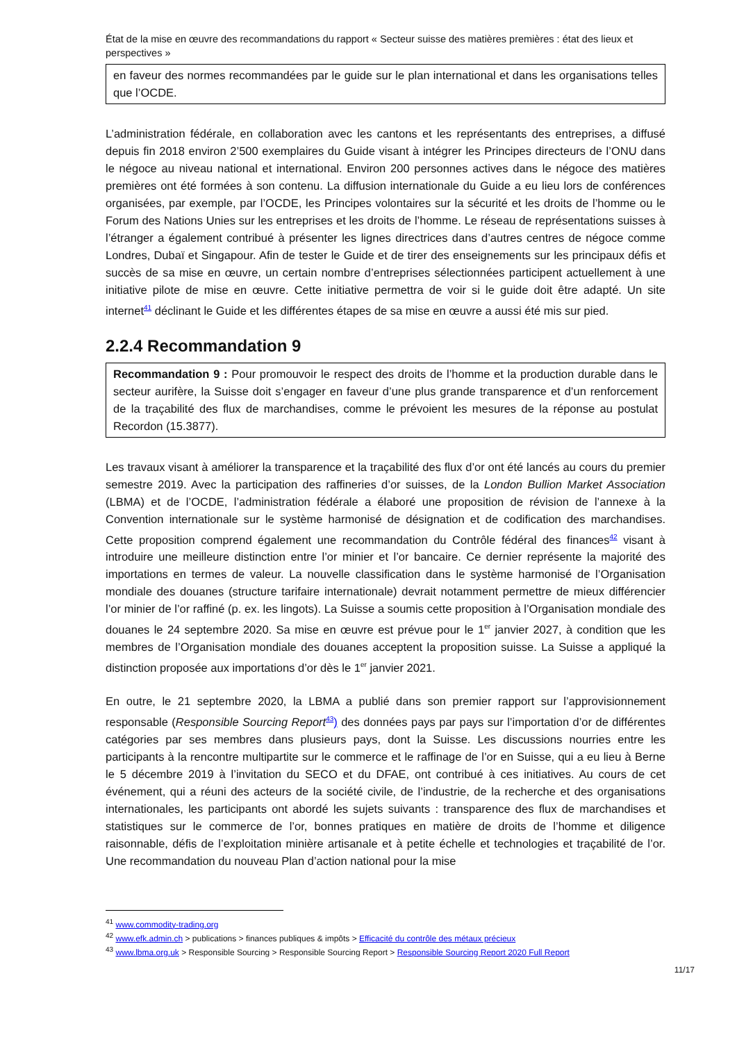État de la mise en œuvre des recommandations du rapport « Secteur suisse des matières premières : état des lieux et perspectives »
en faveur des normes recommandées par le guide sur le plan international et dans les organisations telles que l’OCDE.
L’administration fédérale, en collaboration avec les cantons et les représentants des entreprises, a diffusé depuis fin 2018 environ 2’500 exemplaires du Guide visant à intégrer les Principes directeurs de l’ONU dans le négoce au niveau national et international. Environ 200 personnes actives dans le négoce des matières premières ont été formées à son contenu. La diffusion internationale du Guide a eu lieu lors de conférences organisées, par exemple, par l’OCDE, les Principes volontaires sur la sécurité et les droits de l’homme ou le Forum des Nations Unies sur les entreprises et les droits de l’homme. Le réseau de représentations suisses à l’étranger a également contribué à présenter les lignes directrices dans d’autres centres de négoce comme Londres, Dubaï et Singapour. Afin de tester le Guide et de tirer des enseignements sur les principaux défis et succès de sa mise en œuvre, un certain nombre d’entreprises sélectionnées participent actuellement à une initiative pilote de mise en œuvre. Cette initiative permettra de voir si le guide doit être adapté. Un site internet<sup>41</sup> déclinant le Guide et les différentes étapes de sa mise en œuvre a aussi été mis sur pied.
2.2.4 Recommandation 9
Recommandation 9 : Pour promouvoir le respect des droits de l’homme et la production durable dans le secteur aurifère, la Suisse doit s’engager en faveur d’une plus grande transparence et d’un renforcement de la traçabilité des flux de marchandises, comme le prévoient les mesures de la réponse au postulat Recordon (15.3877).
Les travaux visant à améliorer la transparence et la traçabilité des flux d’or ont été lancés au cours du premier semestre 2019. Avec la participation des raffineries d’or suisses, de la London Bullion Market Association (LBMA) et de l’OCDE, l’administration fédérale a élaboré une proposition de révision de l’annexe à la Convention internationale sur le système harmonisé de désignation et de codification des marchandises. Cette proposition comprend également une recommandation du Contrôle fédéral des finances<sup>42</sup> visant à introduire une meilleure distinction entre l’or minier et l’or bancaire. Ce dernier représente la majorité des importations en termes de valeur. La nouvelle classification dans le système harmonisé de l’Organisation mondiale des douanes (structure tarifaire internationale) devrait notamment permettre de mieux différencier l’or minier de l’or raffiné (p. ex. les lingots). La Suisse a soumis cette proposition à l’Organisation mondiale des douanes le 24 septembre 2020. Sa mise en œuvre est prévue pour le 1<sup>er</sup> janvier 2027, à condition que les membres de l’Organisation mondiale des douanes acceptent la proposition suisse. La Suisse a appliqué la distinction proposée aux importations d’or dès le 1<sup>er</sup> janvier 2021.
En outre, le 21 septembre 2020, la LBMA a publié dans son premier rapport sur l’approvisionnement responsable (Responsible Sourcing Report<sup>43</sup>) des données pays par pays sur l’importation d’or de différentes catégories par ses membres dans plusieurs pays, dont la Suisse. Les discussions nourries entre les participants à la rencontre multipartite sur le commerce et le raffinage de l’or en Suisse, qui a eu lieu à Berne le 5 décembre 2019 à l’invitation du SECO et du DFAE, ont contribué à ces initiatives. Au cours de cet événement, qui a réuni des acteurs de la société civile, de l’industrie, de la recherche et des organisations internationales, les participants ont abordé les sujets suivants : transparence des flux de marchandises et statistiques sur le commerce de l’or, bonnes pratiques en matière de droits de l’homme et diligence raisonnable, défis de l’exploitation minière artisanale et à petite échelle et technologies et traçabilité de l’or. Une recommandation du nouveau Plan d’action national pour la mise
<sup>41</sup> www.commodity-trading.org
<sup>42</sup> www.efk.admin.ch > publications > finances publiques & impôts > Efficacité du contrôle des métaux précieux
<sup>43</sup> www.lbma.org.uk > Responsible Sourcing > Responsible Sourcing Report > Responsible Sourcing Report 2020 Full Report
11/17